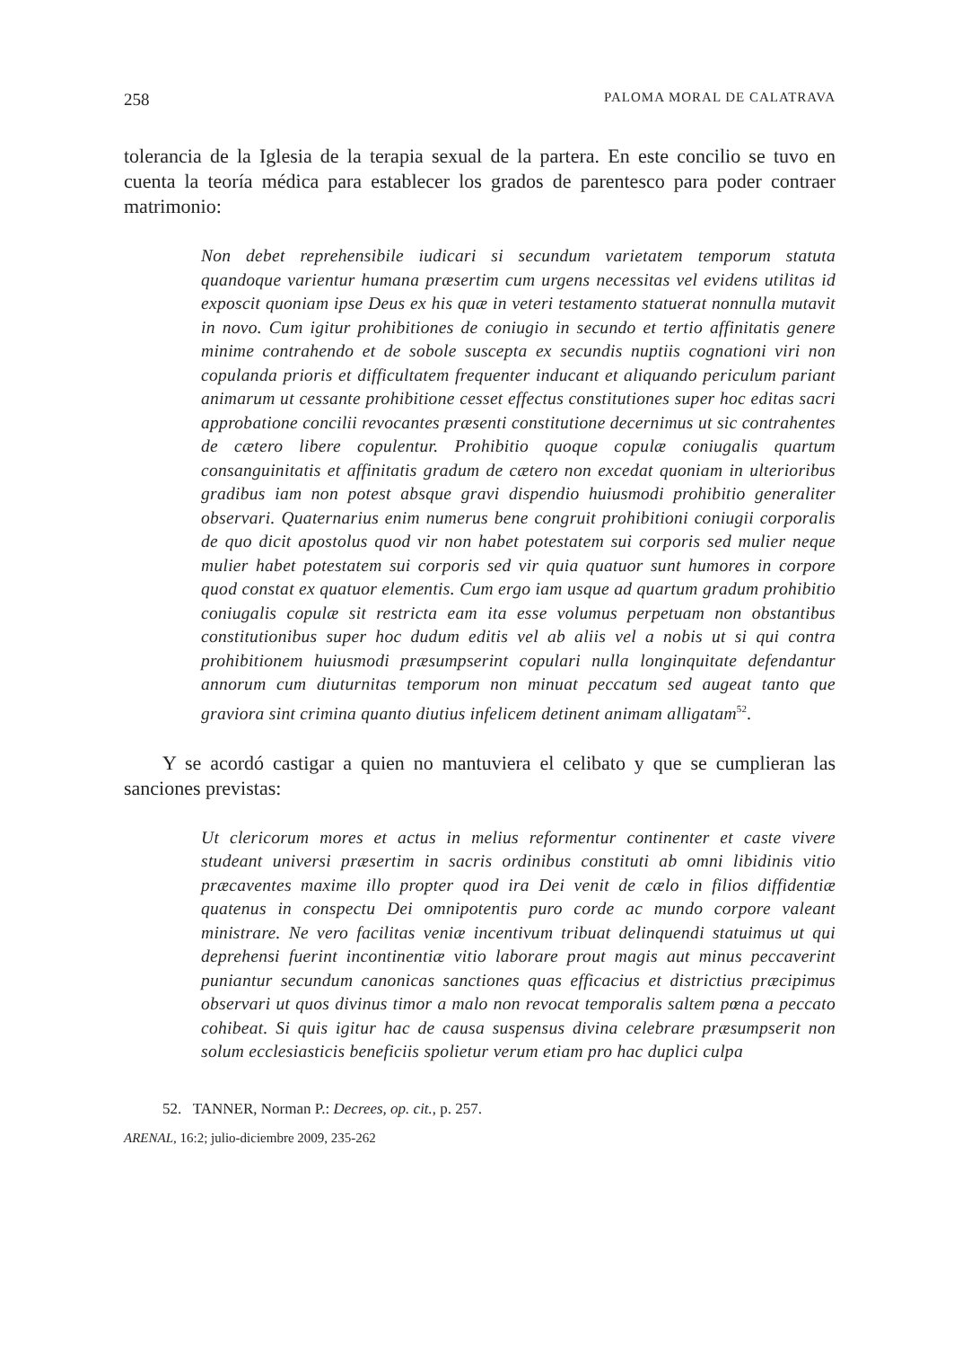258 PALOMA MORAL DE CALATRAVA
tolerancia de la Iglesia de la terapia sexual de la partera. En este concilio se tuvo en cuenta la teoría médica para establecer los grados de parentesco para poder contraer matrimonio:
Non debet reprehensibile iudicari si secundum varietatem temporum statuta quandoque varientur humana præsertim cum urgens necessitas vel evidens utilitas id exposcit quoniam ipse Deus ex his quæ in veteri testamento statuerat nonnulla mutavit in novo. Cum igitur prohibitiones de coniugio in secundo et tertio affinitatis genere minime contrahendo et de sobole suscepta ex secundis nuptiis cognationi viri non copulanda prioris et difficultatem frequenter inducant et aliquando periculum pariant animarum ut cessante prohibitione cesset effectus constitutiones super hoc editas sacri approbatione concilii revocantes præsenti constitutione decernimus ut sic contrahentes de cætero libere copulentur. Prohibitio quoque copulæ coniugalis quartum consanguinitatis et affinitatis gradum de cætero non excedat quoniam in ulterioribus gradibus iam non potest absque gravi dispendio huiusmodi prohibitio generaliter observari. Quaternarius enim numerus bene congruit prohibitioni coniugii corporalis de quo dicit apostolus quod vir non habet potestatem sui corporis sed mulier neque mulier habet potestatem sui corporis sed vir quia quatuor sunt humores in corpore quod constat ex quatuor elementis. Cum ergo iam usque ad quartum gradum prohibitio coniugalis copulæ sit restricta eam ita esse volumus perpetuam non obstantibus constitutionibus super hoc dudum editis vel ab aliis vel a nobis ut si qui contra prohibitionem huiusmodi præsumpserint copulari nulla longinquitate defendantur annorum cum diuturnitas temporum non minuat peccatum sed augeat tanto que graviora sint crimina quanto diutius infelicem detinent animam alligatam<sup>52</sup>.
Y se acordó castigar a quien no mantuviera el celibato y que se cumplieran las sanciones previstas:
Ut clericorum mores et actus in melius reformentur continenter et caste vivere studeant universi præsertim in sacris ordinibus constituti ab omni libidinis vitio præcaventes maxime illo propter quod ira Dei venit de cælo in filios diffidentiæ quatenus in conspectu Dei omnipotentis puro corde ac mundo corpore valeant ministrare. Ne vero facilitas veniæ incentivum tribuat delinquendi statuimus ut qui deprehensi fuerint incontinentiæ vitio laborare prout magis aut minus peccaverint puniantur secundum canonicas sanctiones quas efficacius et districtius præcipimus observari ut quos divinus timor a malo non revocat temporalis saltem pœna a peccato cohibeat. Si quis igitur hac de causa suspensus divina celebrare præsumpserit non solum ecclesiasticis beneficiis spolietur verum etiam pro hac duplici culpa
52. TANNER, Norman P.: Decrees, op. cit., p. 257.
ARENAL, 16:2; julio-diciembre 2009, 235-262